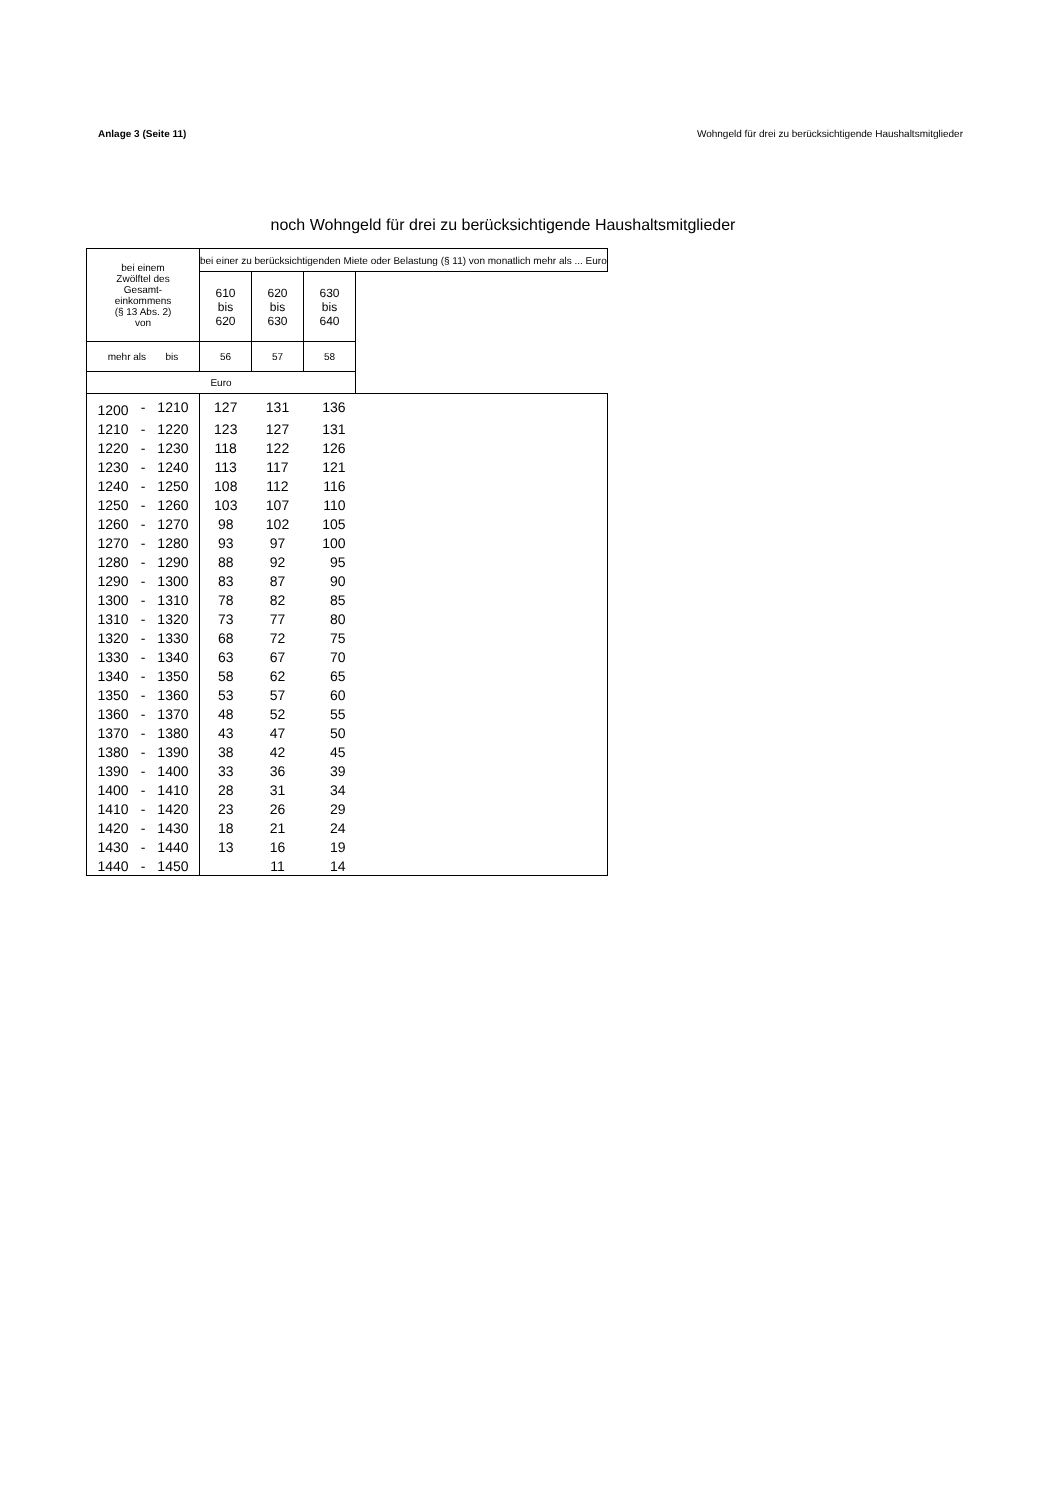Anlage 3 (Seite 11) Wohngeld für drei zu berücksichtigende Haushaltsmitglieder
noch Wohngeld für drei zu berücksichtigende Haushaltsmitglieder
| bei einem Zwölftel des Gesamt- einkommens (§ 13 Abs. 2) von | | | bei einer zu berücksichtigenden Miete oder Belastung (§ 11) von monatlich mehr als ... Euro | | | |
| --- | --- | --- | --- | --- | --- | --- |
| | | | 610 bis 620 | 620 bis 630 | 630 bis 640 | |
| mehr als bis | | | 56 | 57 | 58 | |
| Euro | | | | | | |
| 1200 | - | 1210 | 127 | 131 | 136 | |
| 1210 | - | 1220 | 123 | 127 | 131 | |
| 1220 | - | 1230 | 118 | 122 | 126 | |
| 1230 | - | 1240 | 113 | 117 | 121 | |
| 1240 | - | 1250 | 108 | 112 | 116 | |
| 1250 | - | 1260 | 103 | 107 | 110 | |
| 1260 | - | 1270 | 98 | 102 | 105 | |
| 1270 | - | 1280 | 93 | 97 | 100 | |
| 1280 | - | 1290 | 88 | 92 | 95 | |
| 1290 | - | 1300 | 83 | 87 | 90 | |
| 1300 | - | 1310 | 78 | 82 | 85 | |
| 1310 | - | 1320 | 73 | 77 | 80 | |
| 1320 | - | 1330 | 68 | 72 | 75 | |
| 1330 | - | 1340 | 63 | 67 | 70 | |
| 1340 | - | 1350 | 58 | 62 | 65 | |
| 1350 | - | 1360 | 53 | 57 | 60 | |
| 1360 | - | 1370 | 48 | 52 | 55 | |
| 1370 | - | 1380 | 43 | 47 | 50 | |
| 1380 | - | 1390 | 38 | 42 | 45 | |
| 1390 | - | 1400 | 33 | 36 | 39 | |
| 1400 | - | 1410 | 28 | 31 | 34 | |
| 1410 | - | 1420 | 23 | 26 | 29 | |
| 1420 | - | 1430 | 18 | 21 | 24 | |
| 1430 | - | 1440 | 13 | 16 | 19 | |
| 1440 | - | 1450 | | 11 | 14 | |